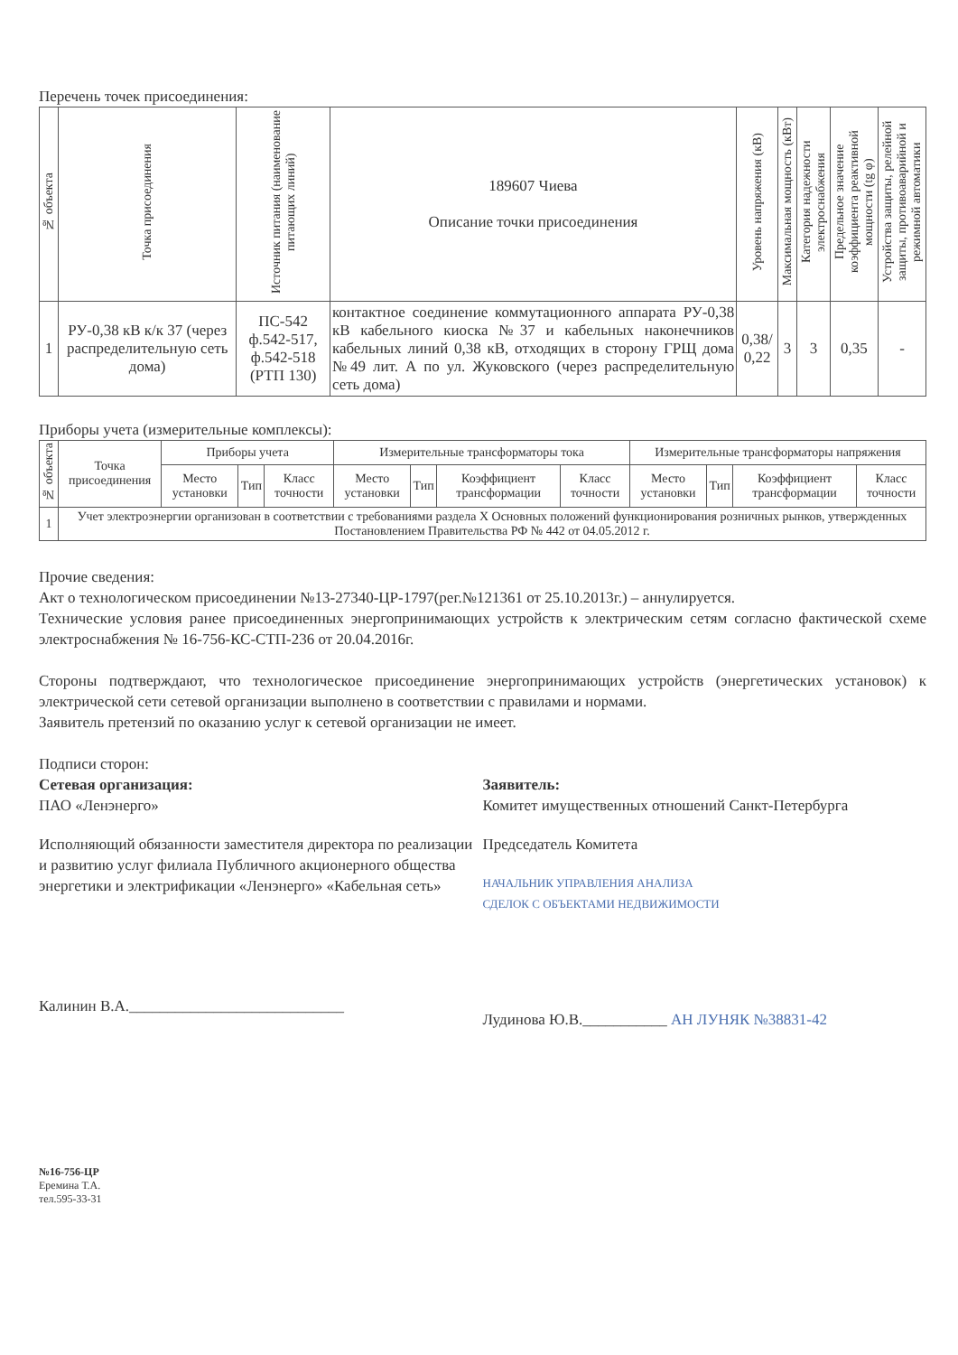Перечень точек присоединения:
| № объекта | Точка присоединения | Источник питания (наименование питающих линий) | 189607 Чиева Описание точки присоединения | Уровень напряжения (кВ) | Максимальная мощность (кВт) | Категория надежности электроснабжения | Предельное значение коэффициента реактивной мощности (tg φ) | Устройства защиты, релейной защиты, противоаварийной и режимной автоматики |
| --- | --- | --- | --- | --- | --- | --- | --- | --- |
| 1 | РУ-0,38 кВ к/к 37 (через распределительную сеть дома) | ПС-542 ф.542-517, ф.542-518 (РТП 130) | контактное соединение коммутационного аппарата РУ-0,38 кВ кабельного киоска №37 и кабельных наконечников кабельных линий 0,38 кВ, отходящих в сторону ГРЩ дома №49 лит. А по ул. Жуковского (через распределительную сеть дома) | 0,38/ 0,22 | 3 | 3 | 0,35 | - |
Приборы учета (измерительные комплексы):
| № объекта | Точка присоединения | Приборы учета | | | Измерительные трансформаторы тока | | | | Измерительные трансформаторы напряжения | | | |
| --- | --- | --- | --- | --- | --- | --- | --- | --- | --- | --- | --- | --- |
| | | Место установки | Тип | Класс точности | Место установки | Тип | Коэффициент трансформации | Класс точности | Место установки | Тип | Коэффициент трансформации | Класс точности |
| 1 | Учет электроэнергии организован в соответствии с требованиями раздела X Основных положений функционирования розничных рынков, утвержденных Постановлением Правительства РФ № 442 от 04.05.2012 г. | | | | | | | | | | | |
Прочие сведения:
Акт о технологическом присоединении №13-27340-ЦР-1797(рег.№121361 от 25.10.2013г.) – аннулируется.
Технические условия ранее присоединенных энергопринимающих устройств к электрическим сетям согласно фактической схеме электроснабжения № 16-756-КС-СТП-236 от 20.04.2016г.
Стороны подтверждают, что технологическое присоединение энергопринимающих устройств (энергетических установок) к электрической сети сетевой организации выполнено в соответствии с правилами и нормами.
Заявитель претензий по оказанию услуг к сетевой организации не имеет.
Подписи сторон:
Сетевая организация:
ПАО «Ленэнерго»
Исполняющий обязанности заместителя директора по реализации и развитию услуг филиала Публичного акционерного общества энергетики и электрификации «Ленэнерго» «Кабельная сеть»
Калинин В.А.____________________________
Заявитель:
Комитет имущественных отношений Санкт-Петербурга
Председатель Комитета
НАЧАЛЬНИК УПРАВЛЕНИЯ АНАЛИЗА
СДЕЛОК С ОБЪЕКТАМИ НЕДВИЖИМОСТИ
Лудинова Ю.В.___________ АН ЛУНЯК №38831-42
№16-756-ЦР
Еремина Т.А.
тел.595-33-31